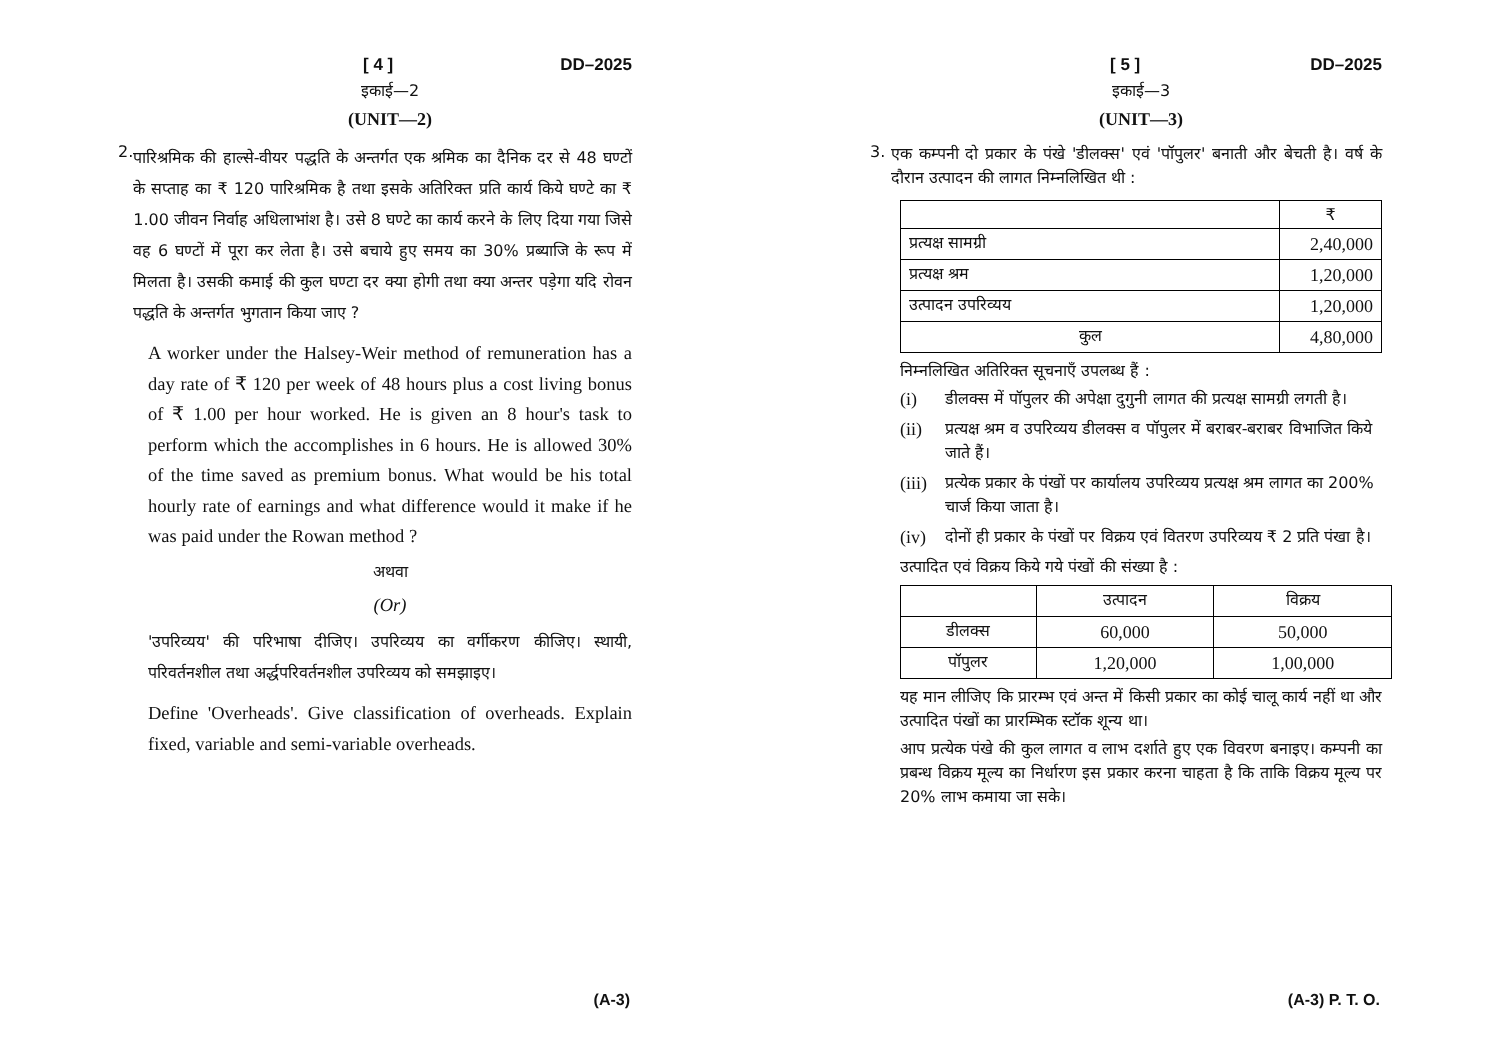[ 4 ] DD–2025
इकाई—2
(UNIT—2)
2.
पारिश्रमिक की हाल्से-वीयर पद्धति के अन्तर्गत एक श्रमिक का दैनिक दर से 48 घण्टों के सप्ताह का ₹ 120 पारिश्रमिक है तथा इसके अतिरिक्त प्रति कार्य किये घण्टे का ₹ 1.00 जीवन निर्वाह अधिलाभांश है। उसे 8 घण्टे का कार्य करने के लिए दिया गया जिसे वह 6 घण्टों में पूरा कर लेता है। उसे बचाये हुए समय का 30% प्रब्याजि के रूप में मिलता है। उसकी कमाई की कुल घण्टा दर क्या होगी तथा क्या अन्तर पड़ेगा यदि रोवन पद्धति के अन्तर्गत भुगतान किया जाए ?
A worker under the Halsey-Weir method of remuneration has a day rate of ₹ 120 per week of 48 hours plus a cost living bonus of ₹ 1.00 per hour worked. He is given an 8 hour's task to perform which the accomplishes in 6 hours. He is allowed 30% of the time saved as premium bonus. What would be his total hourly rate of earnings and what difference would it make if he was paid under the Rowan method ?
अथवा
(Or)
'उपरिव्यय' की परिभाषा दीजिए। उपरिव्यय का वर्गीकरण कीजिए। स्थायी, परिवर्तनशील तथा अर्द्धपरिवर्तनशील उपरिव्यय को समझाइए।
Define 'Overheads'. Give classification of overheads. Explain fixed, variable and semi-variable overheads.
(A-3)
[ 5 ] DD–2025
इकाई—3
(UNIT—3)
3.
एक कम्पनी दो प्रकार के पंखे 'डीलक्स' एवं 'पॉपुलर' बनाती और बेचती है। वर्ष के दौरान उत्पादन की लागत निम्नलिखित थी :
| | ₹ |
| --- | --- |
| प्रत्यक्ष सामग्री | 2,40,000 |
| प्रत्यक्ष श्रम | 1,20,000 |
| उत्पादन उपरिव्यय | 1,20,000 |
| कुल | 4,80,000 |
निम्नलिखित अतिरिक्त सूचनाएँ उपलब्ध हैं :
(i) डीलक्स में पॉपुलर की अपेक्षा दुगुनी लागत की प्रत्यक्ष सामग्री लगती है।
(ii) प्रत्यक्ष श्रम व उपरिव्यय डीलक्स व पॉपुलर में बराबर-बराबर विभाजित किये जाते हैं।
(iii)
प्रत्येक प्रकार के पंखों पर कार्यालय उपरिव्यय प्रत्यक्ष श्रम लागत का 200% चार्ज किया जाता है।
(iv) दोनों ही प्रकार के पंखों पर विक्रय एवं वितरण उपरिव्यय ₹ 2 प्रति पंखा है।
उत्पादित एवं विक्रय किये गये पंखों की संख्या है :
| | उत्पादन | विक्रय |
| --- | --- | --- |
| डीलक्स | 60,000 | 50,000 |
| पॉपुलर | 1,20,000 | 1,00,000 |
यह मान लीजिए कि प्रारम्भ एवं अन्त में किसी प्रकार का कोई चालू कार्य नहीं था और उत्पादित पंखों का प्रारम्भिक स्टॉक शून्य था।
आप प्रत्येक पंखे की कुल लागत व लाभ दर्शाते हुए एक विवरण बनाइए। कम्पनी का प्रबन्ध विक्रय मूल्य का निर्धारण इस प्रकार करना चाहता है कि ताकि विक्रय मूल्य पर 20% लाभ कमाया जा सके।
(A-3) P. T. O.